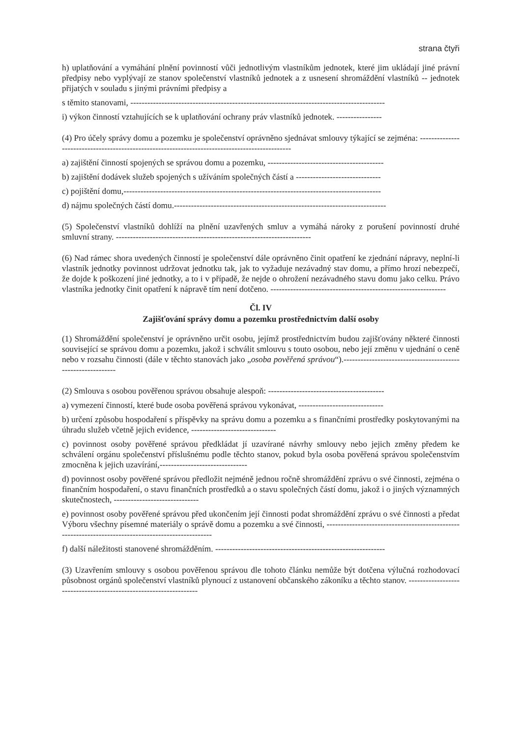strana čtyři
h) uplatňování a vymáhání plnění povinností vůči jednotlivým vlastníkům jednotek, které jim ukládají jiné právní předpisy nebo vyplývají ze stanov společenství vlastníků jednotek a z usnesení shromáždění vlastníků -- jednotek přijatých v souladu s jinými právními předpisy a
s těmito stanovami, ------------------------------------------------------------------------------------------
i) výkon činností vztahujících se k uplatňování ochrany práv vlastníků jednotek. ----------------
(4) Pro účely správy domu a pozemku je společenství oprávněno sjednávat smlouvy týkající se zejména: -----------------------------------------------------------------------------------------------
a) zajištění činností spojených se správou domu a pozemku, -----------------------------------------
b) zajištění dodávek služeb spojených s užíváním společných částí a ------------------------------
c) pojištění domu,-------------------------------------------------------------------------------------------
d) nájmu společných částí domu.---------------------------------------------------------------------------
(5) Společenství vlastníků dohlíží na plnění uzavřených smluv a vymáhá nároky z porušení povinností druhé smluvní strany. ---------------------------------------------------------------------
(6) Nad rámec shora uvedených činností je společenství dále oprávněno činit opatření ke zjednání nápravy, neplní-li vlastník jednotky povinnost udržovat jednotku tak, jak to vyžaduje nezávadný stav domu, a přímo hrozí nebezpečí, že dojde k poškození jiné jednotky, a to i v případě, že nejde o ohrožení nezávadného stavu domu jako celku. Právo vlastníka jednotky činit opatření k nápravě tím není dotčeno. --------------------------------------------------------------
Čl. IV
Zajišťování správy domu a pozemku prostřednictvím další osoby
(1) Shromáždění společenství je oprávněno určit osobu, jejímž prostřednictvím budou zajišťovány některé činnosti související se správou domu a pozemku, jakož i schválit smlouvu s touto osobou, nebo její změnu v ujednání o ceně nebo v rozsahu činnosti (dále v těchto stanovách jako „osoba pověřená správou“).------------------------------------------------------------
(2) Smlouva s osobou pověřenou správou obsahuje alespoň: -----------------------------------------
a) vymezení činností, které bude osoba pověřená správou vykonávat, ------------------------------
b) určení způsobu hospodaření s příspěvky na správu domu a pozemku a s finančními prostředky poskytovanými na úhradu služeb včetně jejich evidence, ------------------------------
c) povinnost osoby pověřené správou předkládat jí uzavírané návrhy smlouvy nebo jejich změny předem ke schválení orgánu společenství příslušnému podle těchto stanov, pokud byla osoba pověřená správou společenstvím zmocněna k jejich uzavírání,-------------------------------
d) povinnost osoby pověřené správou předložit nejméně jednou ročně shromáždění zprávu o své činnosti, zejména o finančním hospodaření, o stavu finančních prostředků a o stavu společných částí domu, jakož i o jiných významných skutečnostech, ------------------------------
e) povinnost osoby pověřené správou před ukončením její činnosti podat shromáždění zprávu o své činnosti a předat Výboru všechny písemné materiály o správě domu a pozemku a své činnosti, ----------------------------------------------------------------------------------------------------
f) další náležitosti stanovené shromážděním. ------------------------------------------------------------
(3) Uzavřením smlouvy s osobou pověřenou správou dle tohoto článku nemůže být dotčena výlučná rozhodovací působnost orgánů společenství vlastníků plynoucí z ustanovení občanského zákoníku a těchto stanov. ------------------------------------------------------------------